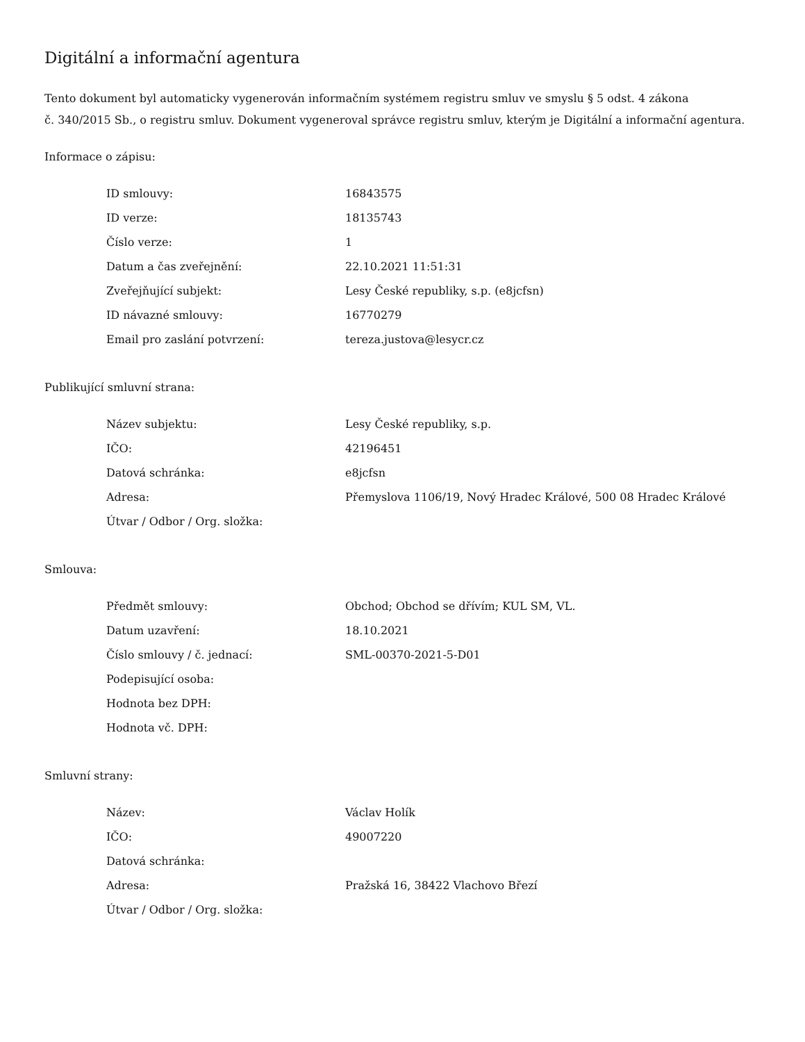Digitální a informační agentura
Tento dokument byl automaticky vygenerován informačním systémem registru smluv ve smyslu § 5 odst. 4 zákona
č. 340/2015 Sb., o registru smluv. Dokument vygeneroval správce registru smluv, kterým je Digitální a informační agentura.
Informace o zápisu:
| ID smlouvy: | 16843575 |
| ID verze: | 18135743 |
| Číslo verze: | 1 |
| Datum a čas zveřejnění: | 22.10.2021 11:51:31 |
| Zveřejňující subjekt: | Lesy České republiky, s.p. (e8jcfsn) |
| ID návazné smlouvy: | 16770279 |
| Email pro zaslání potvrzení: | tereza.justova@lesycr.cz |
Publikující smluvní strana:
| Název subjektu: | Lesy České republiky, s.p. |
| IČO: | 42196451 |
| Datová schránka: | e8jcfsn |
| Adresa: | Přemyslova 1106/19, Nový Hradec Králové, 500 08 Hradec Králové |
| Útvar / Odbor / Org. složka: | |
Smlouva:
| Předmět smlouvy: | Obchod; Obchod se dřívím; KUL SM, VL. |
| Datum uzavření: | 18.10.2021 |
| Číslo smlouvy / č. jednací: | SML-00370-2021-5-D01 |
| Podepisující osoba: | |
| Hodnota bez DPH: | |
| Hodnota vč. DPH: | |
Smluvní strany:
| Název: | Václav Holík |
| IČO: | 49007220 |
| Datová schránka: | |
| Adresa: | Pražská 16, 38422 Vlachovo Březí |
| Útvar / Odbor / Org. složka: | |